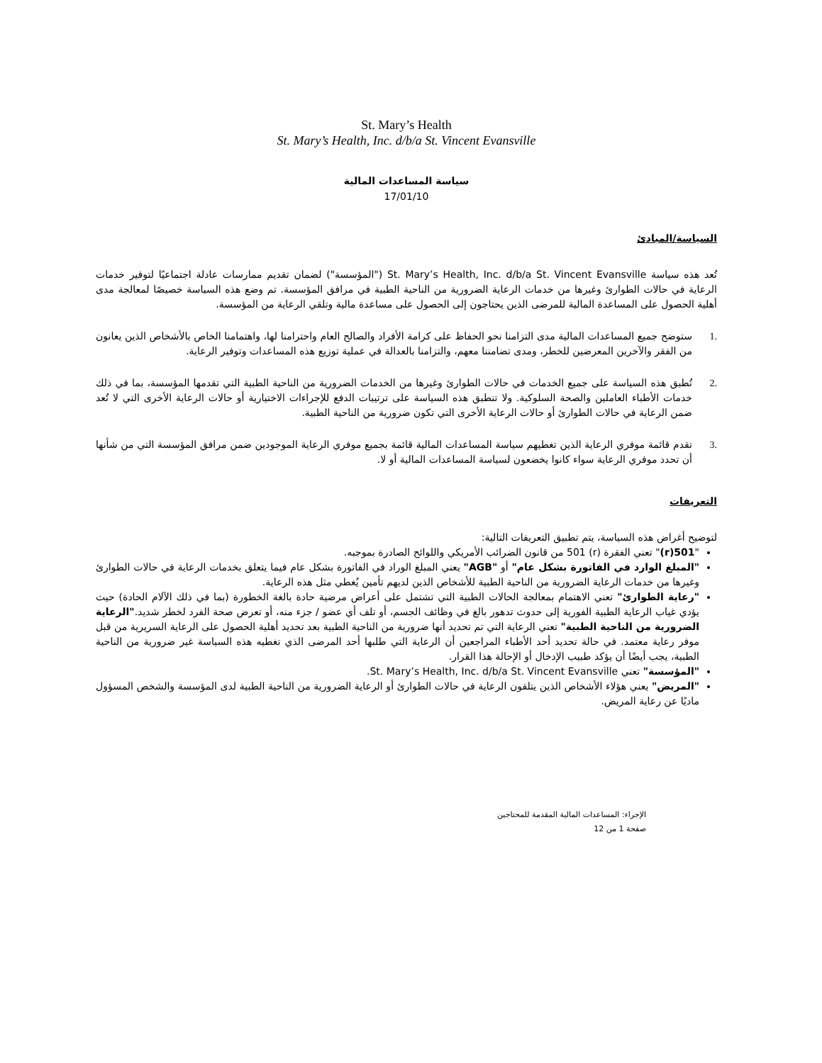St. Mary’s Health
St. Mary’s Health, Inc. d/b/a St. Vincent Evansville
سياسة المساعدات المالية
17/01/10
السياسة/المبادئ
تُعد هذه سياسة St. Mary’s Health, Inc. d/b/a St. Vincent Evansville ("المؤسسة") لضمان تقديم ممارسات عادلة اجتماعيًا لتوفير خدمات الرعاية في حالات الطوارئ وغيرها من خدمات الرعاية الضرورية من الناحية الطبية في مرافق المؤسسة. تم وضع هذه السياسة خصيصًا لمعالجة مدى أهلية الحصول على المساعدة المالية للمرضى الذين يحتاجون إلى الحصول على مساعدة مالية وتلقي الرعاية من المؤسسة.
.1 ستوضح جميع المساعدات المالية مدى التزامنا نحو الحفاظ على كرامة الأفراد والصالح العام واحترامنا لها، واهتمامنا الخاص بالأشخاص الذين يعانون من الفقر والآخرين المعرضين للخطر، ومدى تضامننا معهم، والتزامنا بالعدالة في عملية توزيع هذه المساعدات وتوفير الرعاية.
.2 تُطبق هذه السياسة على جميع الخدمات في حالات الطوارئ وغيرها من الخدمات الضرورية من الناحية الطبية التي تقدمها المؤسسة، بما في ذلك خدمات الأطباء العاملين والصحة السلوكية. ولا تنطبق هذه السياسة على ترتيبات الدفع للإجراءات الاختيارية أو حالات الرعاية الأخرى التي لا تُعد ضمن الرعاية في حالات الطوارئ أو حالات الرعاية الأخرى التي تكون ضرورية من الناحية الطبية.
.3 تقدم قائمة موفري الرعاية الذين تغطيهم سياسة المساعدات المالية قائمة بجميع موفري الرعاية الموجودين ضمن مرافق المؤسسة التي من شأنها أن تحدد موفري الرعاية سواء كانوا يخضعون لسياسة المساعدات المالية أو لا.
التعريفات
لتوضيح أغراض هذه السياسة، يتم تطبيق التعريفات التالية:
"501(r)" تعني الفقرة (r) 501 من قانون الضرائب الأمريكي واللوائح الصادرة بموجبه.
"المبلغ الوارد في الفاتورة بشكل عام" أو "AGB" يعني المبلغ الوراد في الفاتورة بشكل عام فيما يتعلق بخدمات الرعاية في حالات الطوارئ وغيرها من خدمات الرعاية الضرورية من الناحية الطبية للأشخاص الذين لديهم تأمين يُغطي مثل هذه الرعاية.
"رعاية الطوارئ" تعني الاهتمام بمعالجة الحالات الطبية التي تشتمل على أعراض مرضية حادة بالغة الخطورة (بما في ذلك الآلام الحادة) حيث يؤدي غياب الرعاية الطبية الفورية إلى حدوث تدهور بالغ في وظائف الجسم، أو تلف أي عضو / جزء منه، أو تعرض صحة الفرد لخطر شديد."الرعاية الضرورية من الناحية الطبية" تعني الرعاية التي تم تحديد أنها ضرورية من الناحية الطبية بعد تحديد أهلية الحصول على الرعاية السريرية من قبل موفر رعاية معتمد. في حالة تحديد أحد الأطباء المراجعين أن الرعاية التي طلبها أحد المرضى الذي تغطيه هذه السياسة غير ضرورية من الناحية الطبية، يجب أيضًا أن يؤكد طبيب الإدخال أو الإحالة هذا القرار.
"المؤسسة" تعني St. Mary’s Health, Inc. d/b/a St. Vincent Evansville.
"المريض" يعني هؤلاء الأشخاص الذين يتلقون الرعاية في حالات الطوارئ أو الرعاية الضرورية من الناحية الطبية لدى المؤسسة والشخص المسؤول ماديًا عن رعاية المريض.
الإجراء: المساعدات المالية المقدمة للمحتاجين
صفحة 1 من 12